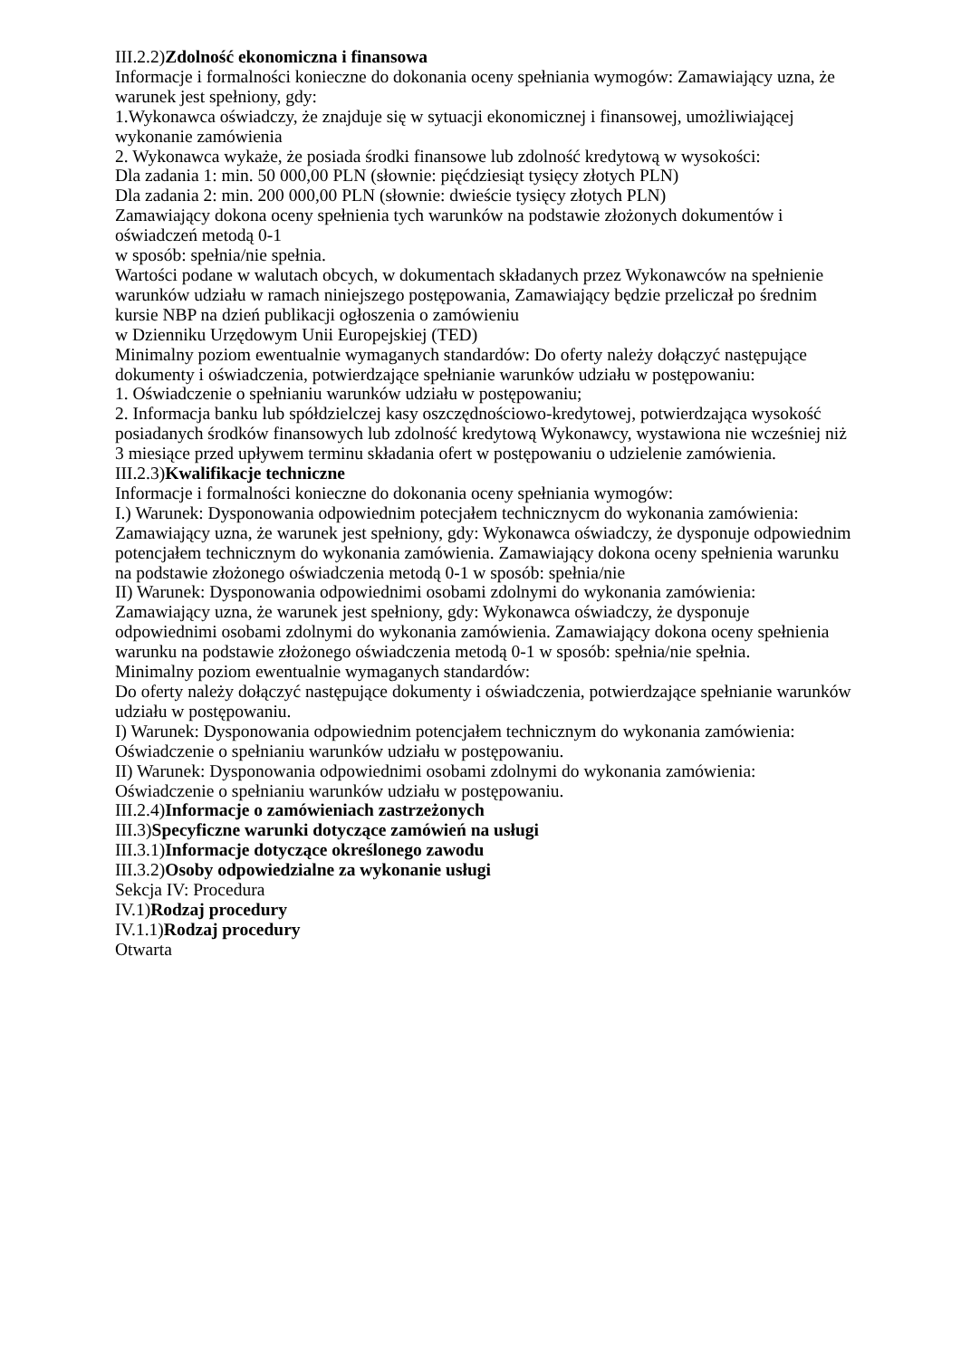III.2.2)Zdolność ekonomiczna i finansowa
Informacje i formalności konieczne do dokonania oceny spełniania wymogów: Zamawiający uzna, że warunek jest spełniony, gdy:
1.Wykonawca oświadczy, że znajduje się w sytuacji ekonomicznej i finansowej, umożliwiającej wykonanie zamówienia
2. Wykonawca wykaże, że posiada środki finansowe lub zdolność kredytową w wysokości:
Dla zadania 1: min. 50 000,00 PLN (słownie: pięćdziesiąt tysięcy złotych PLN)
Dla zadania 2: min. 200 000,00 PLN (słownie: dwieście tysięcy złotych PLN)
Zamawiający dokona oceny spełnienia tych warunków na podstawie złożonych dokumentów i oświadczeń metodą 0-1
w sposób: spełnia/nie spełnia.
Wartości podane w walutach obcych, w dokumentach składanych przez Wykonawców na spełnienie warunków udziału w ramach niniejszego postępowania, Zamawiający będzie przeliczał po średnim kursie NBP na dzień publikacji ogłoszenia o zamówieniu
w Dzienniku Urzędowym Unii Europejskiej (TED)
Minimalny poziom ewentualnie wymaganych standardów: Do oferty należy dołączyć następujące dokumenty i oświadczenia, potwierdzające spełnianie warunków udziału w postępowaniu:
1. Oświadczenie o spełnianiu warunków udziału w postępowaniu;
2. Informacja banku lub spółdzielczej kasy oszczędnościowo-kredytowej, potwierdzająca wysokość posiadanych środków finansowych lub zdolność kredytową Wykonawcy, wystawiona nie wcześniej niż 3 miesiące przed upływem terminu składania ofert w postępowaniu o udzielenie zamówienia.
III.2.3)Kwalifikacje techniczne
Informacje i formalności konieczne do dokonania oceny spełniania wymogów:
I.) Warunek: Dysponowania odpowiednim potecjałem technicznycm do wykonania zamówienia:
Zamawiający uzna, że warunek jest spełniony, gdy: Wykonawca oświadczy, że dysponuje odpowiednim potencjałem technicznym do wykonania zamówienia. Zamawiający dokona oceny spełnienia warunku na podstawie złożonego oświadczenia metodą 0-1 w sposób: spełnia/nie
II) Warunek: Dysponowania odpowiednimi osobami zdolnymi do wykonania zamówienia:
Zamawiający uzna, że warunek jest spełniony, gdy: Wykonawca oświadczy, że dysponuje odpowiednimi osobami zdolnymi do wykonania zamówienia. Zamawiający dokona oceny spełnienia warunku na podstawie złożonego oświadczenia metodą 0-1 w sposób: spełnia/nie spełnia.
Minimalny poziom ewentualnie wymaganych standardów:
Do oferty należy dołączyć następujące dokumenty i oświadczenia, potwierdzające spełnianie warunków udziału w postępowaniu.
I) Warunek: Dysponowania odpowiednim potencjałem technicznym do wykonania zamówienia:
Oświadczenie o spełnianiu warunków udziału w postępowaniu.
II) Warunek: Dysponowania odpowiednimi osobami zdolnymi do wykonania zamówienia:
Oświadczenie o spełnianiu warunków udziału w postępowaniu.
III.2.4)Informacje o zamówieniach zastrzeżonych
III.3)Specyficzne warunki dotyczące zamówień na usługi
III.3.1)Informacje dotyczące określonego zawodu
III.3.2)Osoby odpowiedzialne za wykonanie usługi
Sekcja IV: Procedura
IV.1)Rodzaj procedury
IV.1.1)Rodzaj procedury
Otwarta